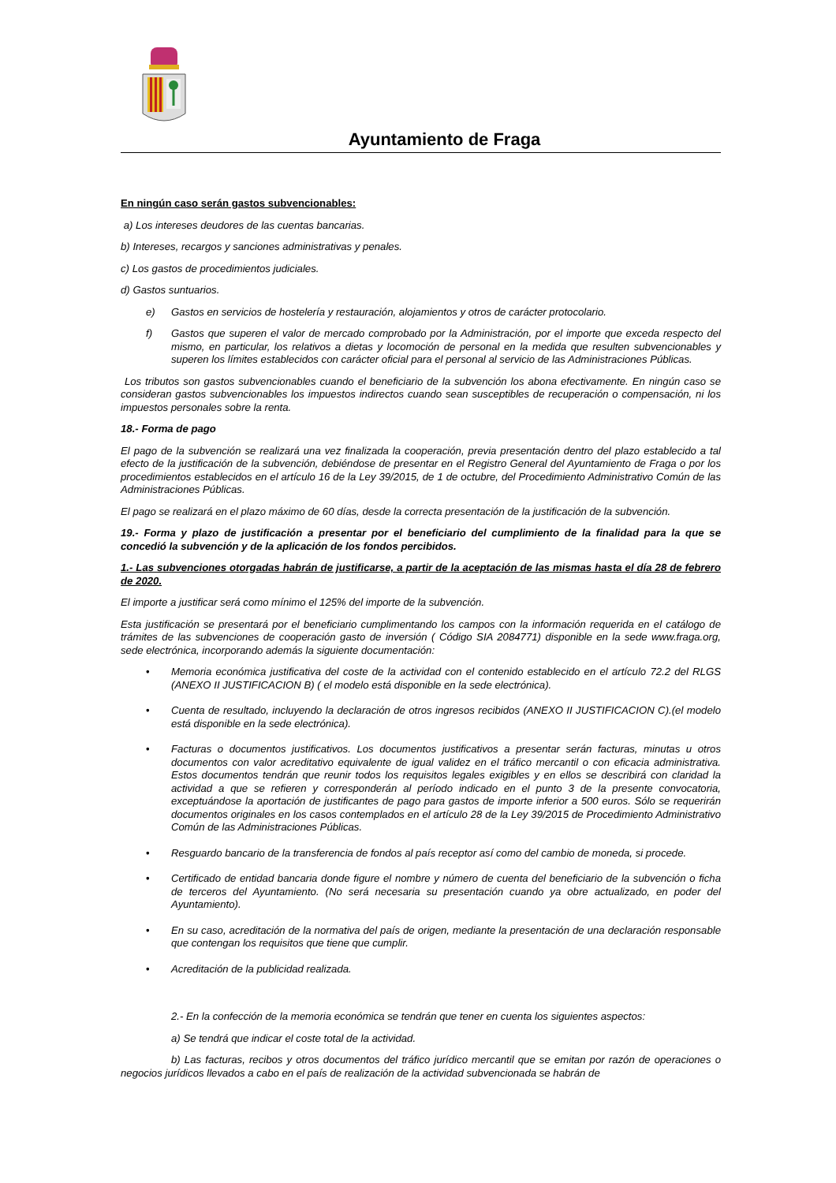Ayuntamiento de Fraga
En ningún caso serán gastos subvencionables:
a) Los intereses deudores de las cuentas bancarias.
b) Intereses, recargos y sanciones administrativas y penales.
c) Los gastos de procedimientos judiciales.
d) Gastos suntuarios.
e) Gastos en servicios de hostelería y restauración, alojamientos y otros de carácter protocolario.
f) Gastos que superen el valor de mercado comprobado por la Administración, por el importe que exceda respecto del mismo, en particular, los relativos a dietas y locomoción de personal en la medida que resulten subvencionables y superen los límites establecidos con carácter oficial para el personal al servicio de las Administraciones Públicas.
Los tributos son gastos subvencionables cuando el beneficiario de la subvención los abona efectivamente. En ningún caso se consideran gastos subvencionables los impuestos indirectos cuando sean susceptibles de recuperación o compensación, ni los impuestos personales sobre la renta.
18.- Forma de pago
El pago de la subvención se realizará una vez finalizada la cooperación, previa presentación dentro del plazo establecido a tal efecto de la justificación de la subvención, debiéndose de presentar en el Registro General del Ayuntamiento de Fraga o por los procedimientos establecidos en el artículo 16 de la Ley 39/2015, de 1 de octubre, del Procedimiento Administrativo Común de las Administraciones Públicas.
El pago se realizará en el plazo máximo de 60 días, desde la correcta presentación de la justificación de la subvención.
19.- Forma y plazo de justificación a presentar por el beneficiario del cumplimiento de la finalidad para la que se concedió la subvención y de la aplicación de los fondos percibidos.
1.- Las subvenciones otorgadas habrán de justificarse, a partir de la aceptación de las mismas hasta el día 28 de febrero de 2020.
El importe a justificar será como mínimo el 125% del importe de la subvención.
Esta justificación se presentará por el beneficiario cumplimentando los campos con la información requerida en el catálogo de trámites de las subvenciones de cooperación gasto de inversión ( Código SIA 2084771) disponible en la sede www.fraga.org, sede electrónica, incorporando además la siguiente documentación:
• Memoria económica justificativa del coste de la actividad con el contenido establecido en el artículo 72.2 del RLGS (ANEXO II JUSTIFICACION B) ( el modelo está disponible en la sede electrónica).
• Cuenta de resultado, incluyendo la declaración de otros ingresos recibidos (ANEXO II JUSTIFICACION C).(el modelo está disponible en la sede electrónica).
• Facturas o documentos justificativos. Los documentos justificativos a presentar serán facturas, minutas u otros documentos con valor acreditativo equivalente de igual validez en el tráfico mercantil o con eficacia administrativa. Estos documentos tendrán que reunir todos los requisitos legales exigibles y en ellos se describirá con claridad la actividad a que se refieren y corresponderán al período indicado en el punto 3 de la presente convocatoria, exceptuándose la aportación de justificantes de pago para gastos de importe inferior a 500 euros. Sólo se requerirán documentos originales en los casos contemplados en el artículo 28 de la Ley 39/2015 de Procedimiento Administrativo Común de las Administraciones Públicas.
• Resguardo bancario de la transferencia de fondos al país receptor así como del cambio de moneda, si procede.
• Certificado de entidad bancaria donde figure el nombre y número de cuenta del beneficiario de la subvención o ficha de terceros del Ayuntamiento. (No será necesaria su presentación cuando ya obre actualizado, en poder del Ayuntamiento).
• En su caso, acreditación de la normativa del país de origen, mediante la presentación de una declaración responsable que contengan los requisitos que tiene que cumplir.
• Acreditación de la publicidad realizada.
2.- En la confección de la memoria económica se tendrán que tener en cuenta los siguientes aspectos:
a) Se tendrá que indicar el coste total de la actividad.
b) Las facturas, recibos y otros documentos del tráfico jurídico mercantil que se emitan por razón de operaciones o negocios jurídicos llevados a cabo en el país de realización de la actividad subvencionada se habrán de